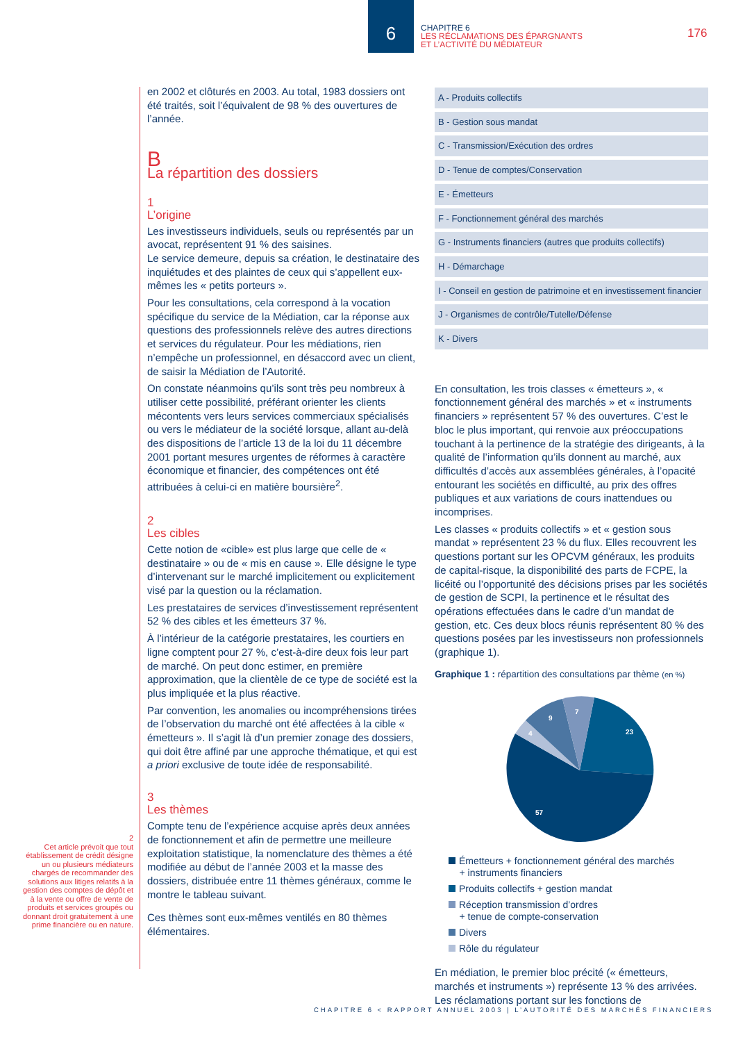6
CHAPITRE 6
LES RÉCLAMATIONS DES ÉPARGNANTS
ET L’ACTIVITÉ DU MÉDIATEUR
176
en 2002 et clôturés en 2003. Au total, 1983 dossiers ont été traités, soit l’équivalent de 98 % des ouvertures de l’année.
B
La répartition des dossiers
1
L’origine
Les investisseurs individuels, seuls ou représentés par un avocat, représentent 91 % des saisines.
Le service demeure, depuis sa création, le destinataire des inquiétudes et des plaintes de ceux qui s’appellent eux-mêmes les « petits porteurs ».
Pour les consultations, cela correspond à la vocation spécifique du service de la Médiation, car la réponse aux questions des professionnels relève des autres directions et services du régulateur. Pour les médiations, rien n’empêche un professionnel, en désaccord avec un client, de saisir la Médiation de l’Autorité.
On constate néanmoins qu’ils sont très peu nombreux à utiliser cette possibilité, préférant orienter les clients mécontents vers leurs services commerciaux spécialisés ou vers le médiateur de la société lorsque, allant au-delà des dispositions de l’article 13 de la loi du 11 décembre 2001 portant mesures urgentes de réformes à caractère économique et financier, des compétences ont été attribuées à celui-ci en matière boursière<sup>2</sup>.
2
Les cibles
Cette notion de «cible» est plus large que celle de « destinataire » ou de « mis en cause ». Elle désigne le type d’intervenant sur le marché implicitement ou explicitement visé par la question ou la réclamation.
Les prestataires de services d’investissement représentent 52 % des cibles et les émetteurs 37 %.
À l’intérieur de la catégorie prestataires, les courtiers en ligne comptent pour 27 %, c’est-à-dire deux fois leur part de marché. On peut donc estimer, en première approximation, que la clientèle de ce type de société est la plus impliquée et la plus réactive.
Par convention, les anomalies ou incompréhensions tirées de l’observation du marché ont été affectées à la cible « émetteurs ». Il s’agit là d’un premier zonage des dossiers, qui doit être affiné par une approche thématique, et qui est a priori exclusive de toute idée de responsabilité.
3
Les thèmes
Compte tenu de l’expérience acquise après deux années de fonctionnement et afin de permettre une meilleure exploitation statistique, la nomenclature des thèmes a été modifiée au début de l’année 2003 et la masse des dossiers, distribuée entre 11 thèmes généraux, comme le montre le tableau suivant.
Ces thèmes sont eux-mêmes ventilés en 80 thèmes élémentaires.
2
Cet article prévoit que tout établissement de crédit désigne un ou plusieurs médiateurs chargés de recommander des solutions aux litiges relatifs à la gestion des comptes de dépôt et à la vente ou offre de vente de produits et services groupés ou donnant droit gratuitement à une prime financière ou en nature.
| A - Produits collectifs |
| B - Gestion sous mandat |
| C - Transmission/Exécution des ordres |
| D - Tenue de comptes/Conservation |
| E - Émetteurs |
| F - Fonctionnement général des marchés |
| G - Instruments financiers (autres que produits collectifs) |
| H - Démarchage |
| I - Conseil en gestion de patrimoine et en investissement financier |
| J - Organismes de contrôle/Tutelle/Défense |
| K - Divers |
En consultation, les trois classes « émetteurs », « fonctionnement général des marchés » et « instruments financiers » représentent 57 % des ouvertures. C’est le bloc le plus important, qui renvoie aux préoccupations touchant à la pertinence de la stratégie des dirigeants, à la qualité de l’information qu’ils donnent au marché, aux difficultés d’accès aux assemblées générales, à l’opacité entourant les sociétés en difficulté, au prix des offres publiques et aux variations de cours inattendues ou incomprises.
Les classes « produits collectifs » et « gestion sous mandat » représentent 23 % du flux. Elles recouvrent les questions portant sur les OPCVM généraux, les produits de capital-risque, la disponibilité des parts de FCPE, la licéité ou l’opportunité des décisions prises par les sociétés de gestion de SCPI, la pertinence et le résultat des opérations effectuées dans le cadre d’un mandat de gestion, etc. Ces deux blocs réunis représentent 80 % des questions posées par les investisseurs non professionnels (graphique 1).
Graphique 1 : répartition des consultations par thème (en %)
23
57
4
9
7
Émetteurs + fonctionnement général des marchés
+ instruments financiers
Produits collectifs + gestion mandat
Réception transmission d’ordres
+ tenue de compte-conservation
Divers
Rôle du régulateur
En médiation, le premier bloc précité (« émetteurs, marchés et instruments ») représente 13 % des arrivées. Les réclamations portant sur les fonctions de
CHAPITRE 6 < RAPPORT ANNUEL 2003 | L’AUTORITÉ DES MARCHÉS FINANCIERS